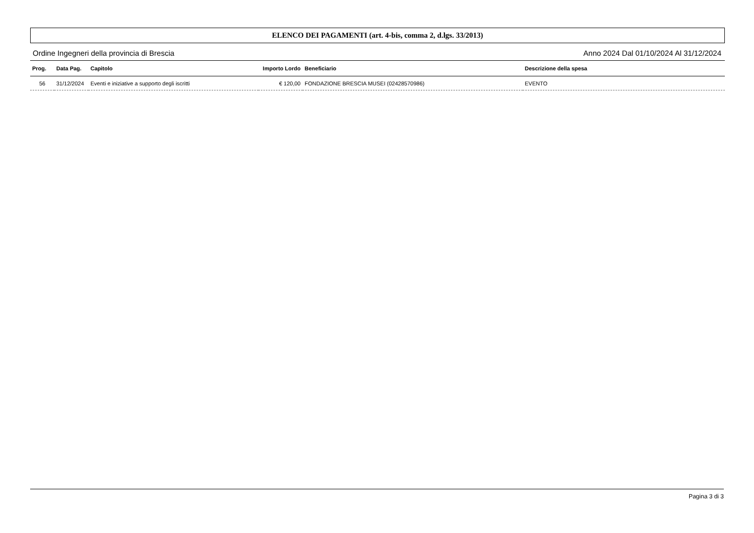ELENCO DEI PAGAMENTI (art. 4-bis, comma 2, d.lgs. 33/2013)
Ordine Ingegneri della provincia di Brescia Anno 2024 Dal 01/10/2024 Al 31/12/2024
| Prog. | Data Pag. | Capitolo | Importo Lordo | Beneficiario | Descrizione della spesa |
| --- | --- | --- | --- | --- | --- |
| 56 | 31/12/2024 | Eventi e iniziative a supporto degli iscritti | € 120,00 | FONDAZIONE BRESCIA MUSEI (02428570986) | EVENTO |
Pagina 3 di 3